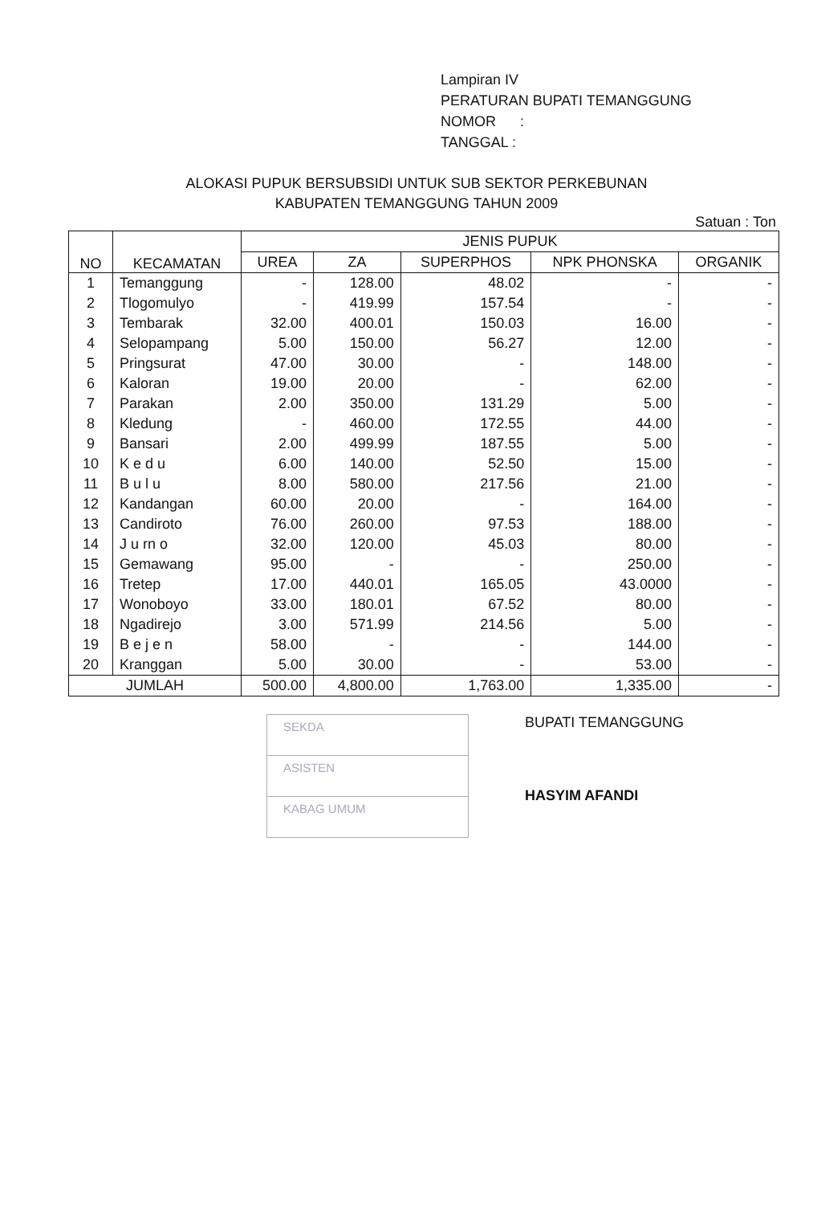Lampiran IV
PERATURAN BUPATI TEMANGGUNG
NOMOR :
TANGGAL :
ALOKASI PUPUK BERSUBSIDI UNTUK SUB SEKTOR PERKEBUNAN
KABUPATEN TEMANGGUNG TAHUN 2009
Satuan : Ton
| NO | KECAMATAN | JENIS PUPUK | | | | |
| --- | --- | --- | --- | --- | --- | --- |
| | | UREA | ZA | SUPERPHOS | NPK PHONSKA | ORGANIK |
| 1 | Temanggung | - | 128.00 | 48.02 | - | - |
| 2 | Tlogomulyo | - | 419.99 | 157.54 | - | - |
| 3 | Tembarak | 32.00 | 400.01 | 150.03 | 16.00 | - |
| 4 | Selopampang | 5.00 | 150.00 | 56.27 | 12.00 | - |
| 5 | Pringsurat | 47.00 | 30.00 | - | 148.00 | - |
| 6 | Kaloran | 19.00 | 20.00 | - | 62.00 | - |
| 7 | Parakan | 2.00 | 350.00 | 131.29 | 5.00 | - |
| 8 | Kledung | - | 460.00 | 172.55 | 44.00 | - |
| 9 | Bansari | 2.00 | 499.99 | 187.55 | 5.00 | - |
| 10 | K e d u | 6.00 | 140.00 | 52.50 | 15.00 | - |
| 11 | B u l u | 8.00 | 580.00 | 217.56 | 21.00 | - |
| 12 | Kandangan | 60.00 | 20.00 | - | 164.00 | - |
| 13 | Candiroto | 76.00 | 260.00 | 97.53 | 188.00 | - |
| 14 | J u rn o | 32.00 | 120.00 | 45.03 | 80.00 | - |
| 15 | Gemawang | 95.00 | - | - | 250.00 | - |
| 16 | Tretep | 17.00 | 440.01 | 165.05 | 43.0000 | - |
| 17 | Wonoboyo | 33.00 | 180.01 | 67.52 | 80.00 | - |
| 18 | Ngadirejo | 3.00 | 571.99 | 214.56 | 5.00 | - |
| 19 | B e j e n | 58.00 | - | - | 144.00 | - |
| 20 | Kranggan | 5.00 | 30.00 | - | 53.00 | - |
| JUMLAH | | 500.00 | 4,800.00 | 1,763.00 | 1,335.00 | - |
SEKDA
ASISTEN
KABAG UMUM
BUPATI TEMANGGUNG
HASYIM AFANDI